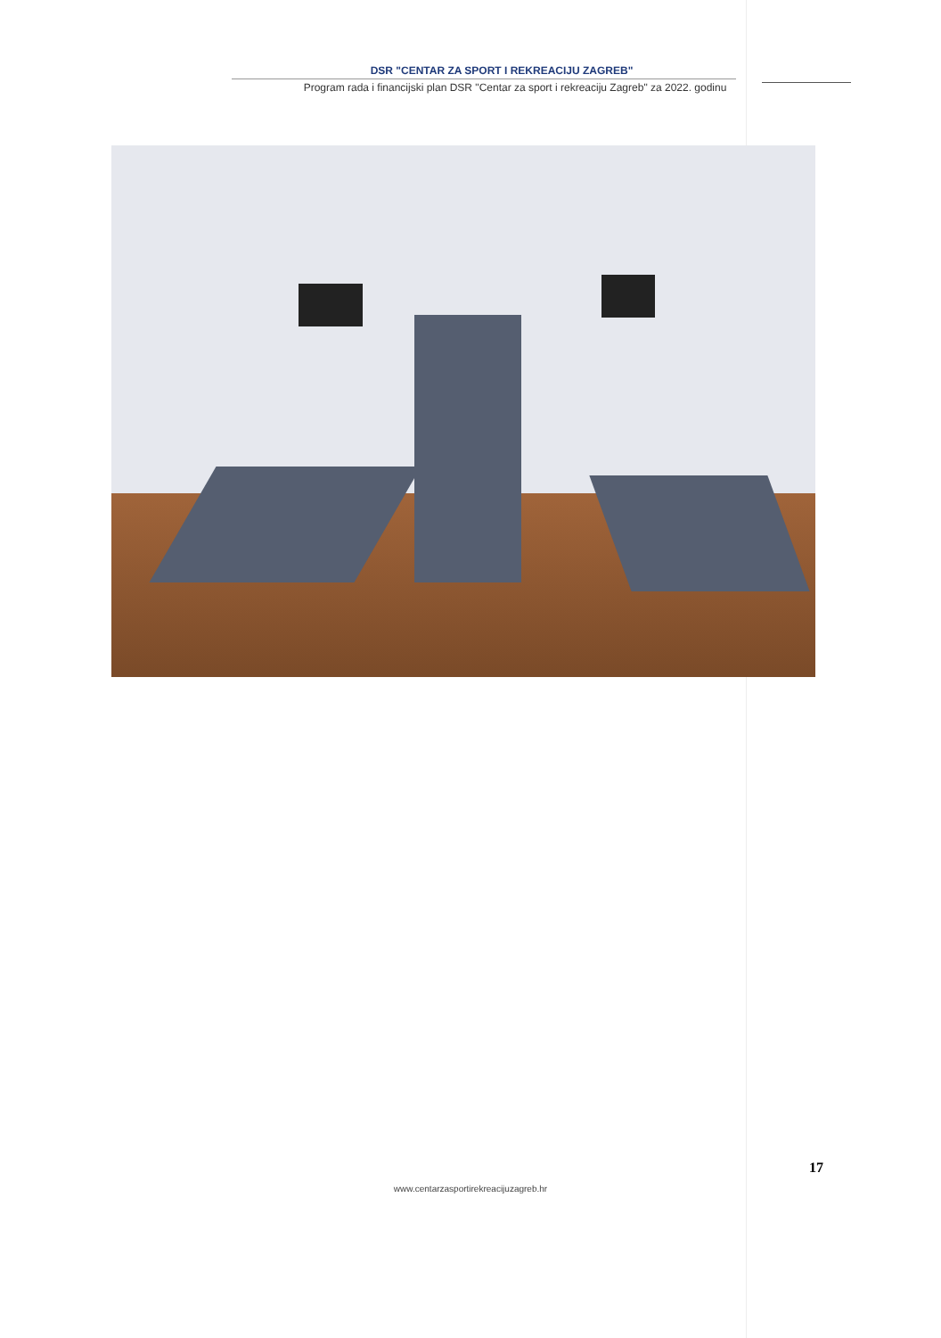DSR "CENTAR ZA SPORT I REKREACIJU ZAGREB"
Program rada i financijski plan DSR "Centar za sport i rekreaciju Zagreb" za 2022. godinu
17
www.centarzasportirekreacijuzagreb.hr